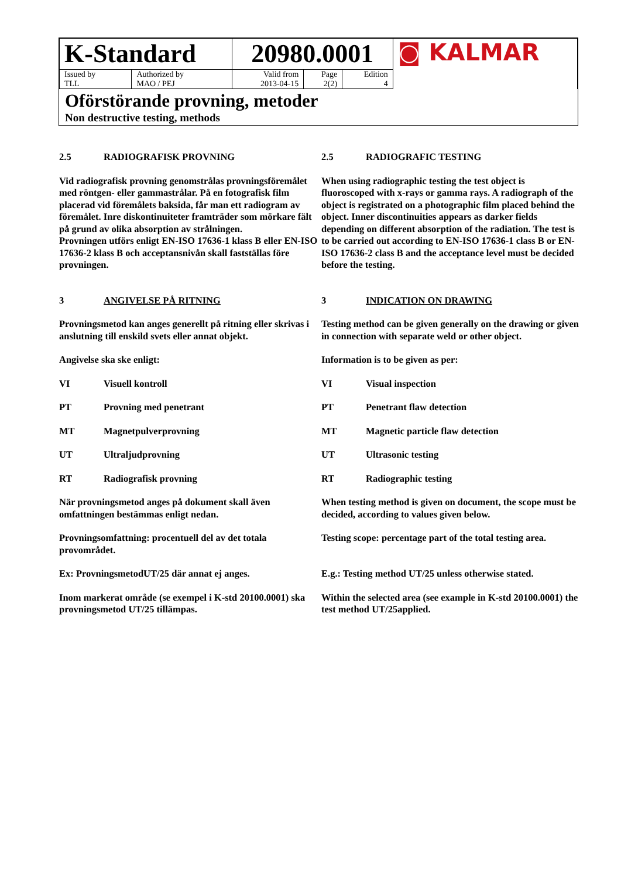| K-Standard | | 20980.0001 | | | ◙ KALMAR |
| Issued by TLL | Authorized by MAO / PEJ | Valid from 2013-04-15 | Page 2(2) | Edition 4 | |
Oförstörande provning, metoder
Non destructive testing, methods
2.5 RADIOGRAFISK PROVNING 2.5 RADIOGRAFIC TESTING
Vid radiografisk provning genomstrålas provningsföremålet med röntgen- eller gammastrålar. På en fotografisk film placerad vid föremålets baksida, får man ett radiogram av föremålet. Inre diskontinuiteter framträder som mörkare fält på grund av olika absorption av strålningen.
Provningen utförs enligt EN-ISO 17636-1 klass B eller EN-ISO 17636-2 klass B och acceptansnivån skall fastställas före provningen.
When using radiographic testing the test object is fluoroscoped with x-rays or gamma rays. A radiograph of the object is registrated on a photographic film placed behind the object. Inner discontinuities appears as darker fields depending on different absorption of the radiation. The test is to be carried out according to EN-ISO 17636-1 class B or EN-ISO 17636-2 class B and the acceptance level must be decided before the testing.
3 ANGIVELSE PÅ RITNING 3 INDICATION ON DRAWING
Provningsmetod kan anges generellt på ritning eller skrivas i anslutning till enskild svets eller annat objekt.
Testing method can be given generally on the drawing or given in connection with separate weld or other object.
Angivelse ska ske enligt: Information is to be given as per:
VI Visuell kontroll VI Visual inspection
PT Provning med penetrant PT Penetrant flaw detection
MT Magnetpulverprovning MT Magnetic particle flaw detection
UT Ultraljudprovning UT Ultrasonic testing
RT Radiografisk provning RT Radiographic testing
När provningsmetod anges på dokument skall även omfattningen bestämmas enligt nedan.
When testing method is given on document, the scope must be decided, according to values given below.
Provningsomfattning: procentuell del av det totala provområdet.
Testing scope: percentage part of the total testing area.
Ex: ProvningsmetodUT/25 där annat ej anges. E.g.: Testing method UT/25 unless otherwise stated.
Inom markerat område (se exempel i K-std 20100.0001) ska provningsmetod UT/25 tillämpas.
Within the selected area (see example in K-std 20100.0001) the test method UT/25applied.